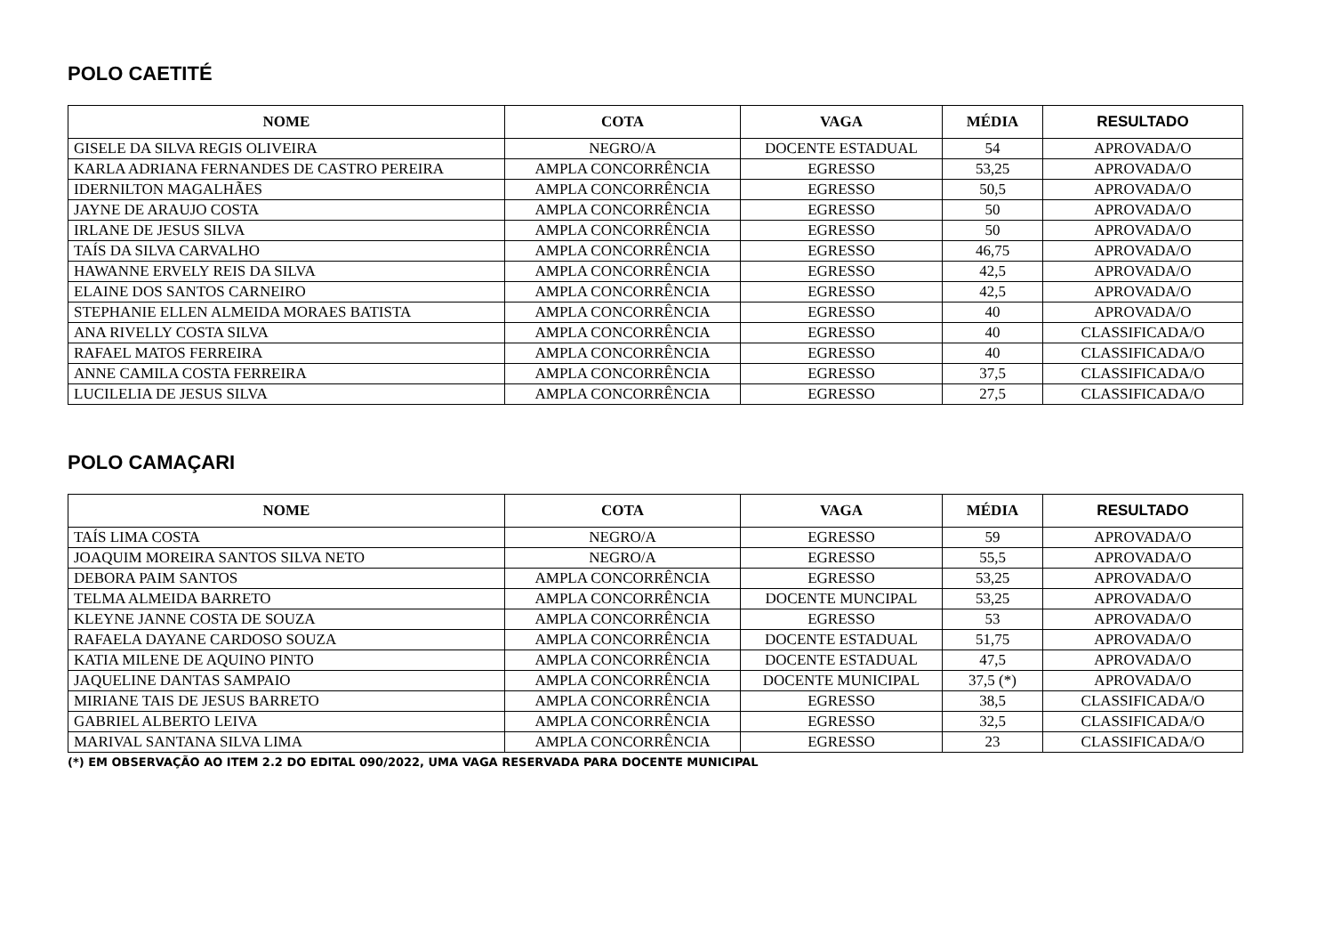POLO CAETITÉ
| NOME | COTA | VAGA | MÉDIA | RESULTADO |
| --- | --- | --- | --- | --- |
| GISELE DA SILVA REGIS OLIVEIRA | NEGRO/A | DOCENTE ESTADUAL | 54 | APROVADA/O |
| KARLA ADRIANA FERNANDES DE CASTRO PEREIRA | AMPLA CONCORRÊNCIA | EGRESSO | 53,25 | APROVADA/O |
| IDERNILTON MAGALHÃES | AMPLA CONCORRÊNCIA | EGRESSO | 50,5 | APROVADA/O |
| JAYNE DE ARAUJO COSTA | AMPLA CONCORRÊNCIA | EGRESSO | 50 | APROVADA/O |
| IRLANE DE JESUS SILVA | AMPLA CONCORRÊNCIA | EGRESSO | 50 | APROVADA/O |
| TAÍS DA SILVA CARVALHO | AMPLA CONCORRÊNCIA | EGRESSO | 46,75 | APROVADA/O |
| HAWANNE ERVELY REIS DA SILVA | AMPLA CONCORRÊNCIA | EGRESSO | 42,5 | APROVADA/O |
| ELAINE DOS SANTOS CARNEIRO | AMPLA CONCORRÊNCIA | EGRESSO | 42,5 | APROVADA/O |
| STEPHANIE ELLEN ALMEIDA MORAES BATISTA | AMPLA CONCORRÊNCIA | EGRESSO | 40 | APROVADA/O |
| ANA RIVELLY COSTA SILVA | AMPLA CONCORRÊNCIA | EGRESSO | 40 | CLASSIFICADA/O |
| RAFAEL MATOS FERREIRA | AMPLA CONCORRÊNCIA | EGRESSO | 40 | CLASSIFICADA/O |
| ANNE CAMILA COSTA FERREIRA | AMPLA CONCORRÊNCIA | EGRESSO | 37,5 | CLASSIFICADA/O |
| LUCILELIA DE JESUS SILVA | AMPLA CONCORRÊNCIA | EGRESSO | 27,5 | CLASSIFICADA/O |
POLO CAMAÇARI
| NOME | COTA | VAGA | MÉDIA | RESULTADO |
| --- | --- | --- | --- | --- |
| TAÍS LIMA COSTA | NEGRO/A | EGRESSO | 59 | APROVADA/O |
| JOAQUIM MOREIRA SANTOS SILVA NETO | NEGRO/A | EGRESSO | 55,5 | APROVADA/O |
| DEBORA PAIM SANTOS | AMPLA CONCORRÊNCIA | EGRESSO | 53,25 | APROVADA/O |
| TELMA ALMEIDA BARRETO | AMPLA CONCORRÊNCIA | DOCENTE MUNCIPAL | 53,25 | APROVADA/O |
| KLEYNE JANNE COSTA DE SOUZA | AMPLA CONCORRÊNCIA | EGRESSO | 53 | APROVADA/O |
| RAFAELA DAYANE CARDOSO SOUZA | AMPLA CONCORRÊNCIA | DOCENTE ESTADUAL | 51,75 | APROVADA/O |
| KATIA MILENE DE AQUINO PINTO | AMPLA CONCORRÊNCIA | DOCENTE ESTADUAL | 47,5 | APROVADA/O |
| JAQUELINE DANTAS SAMPAIO | AMPLA CONCORRÊNCIA | DOCENTE MUNICIPAL | 37,5 (*) | APROVADA/O |
| MIRIANE TAIS DE JESUS BARRETO | AMPLA CONCORRÊNCIA | EGRESSO | 38,5 | CLASSIFICADA/O |
| GABRIEL ALBERTO LEIVA | AMPLA CONCORRÊNCIA | EGRESSO | 32,5 | CLASSIFICADA/O |
| MARIVAL SANTANA SILVA LIMA | AMPLA CONCORRÊNCIA | EGRESSO | 23 | CLASSIFICADA/O |
(*) EM OBSERVAÇÃO AO ITEM 2.2 DO EDITAL 090/2022, UMA VAGA RESERVADA PARA DOCENTE MUNICIPAL